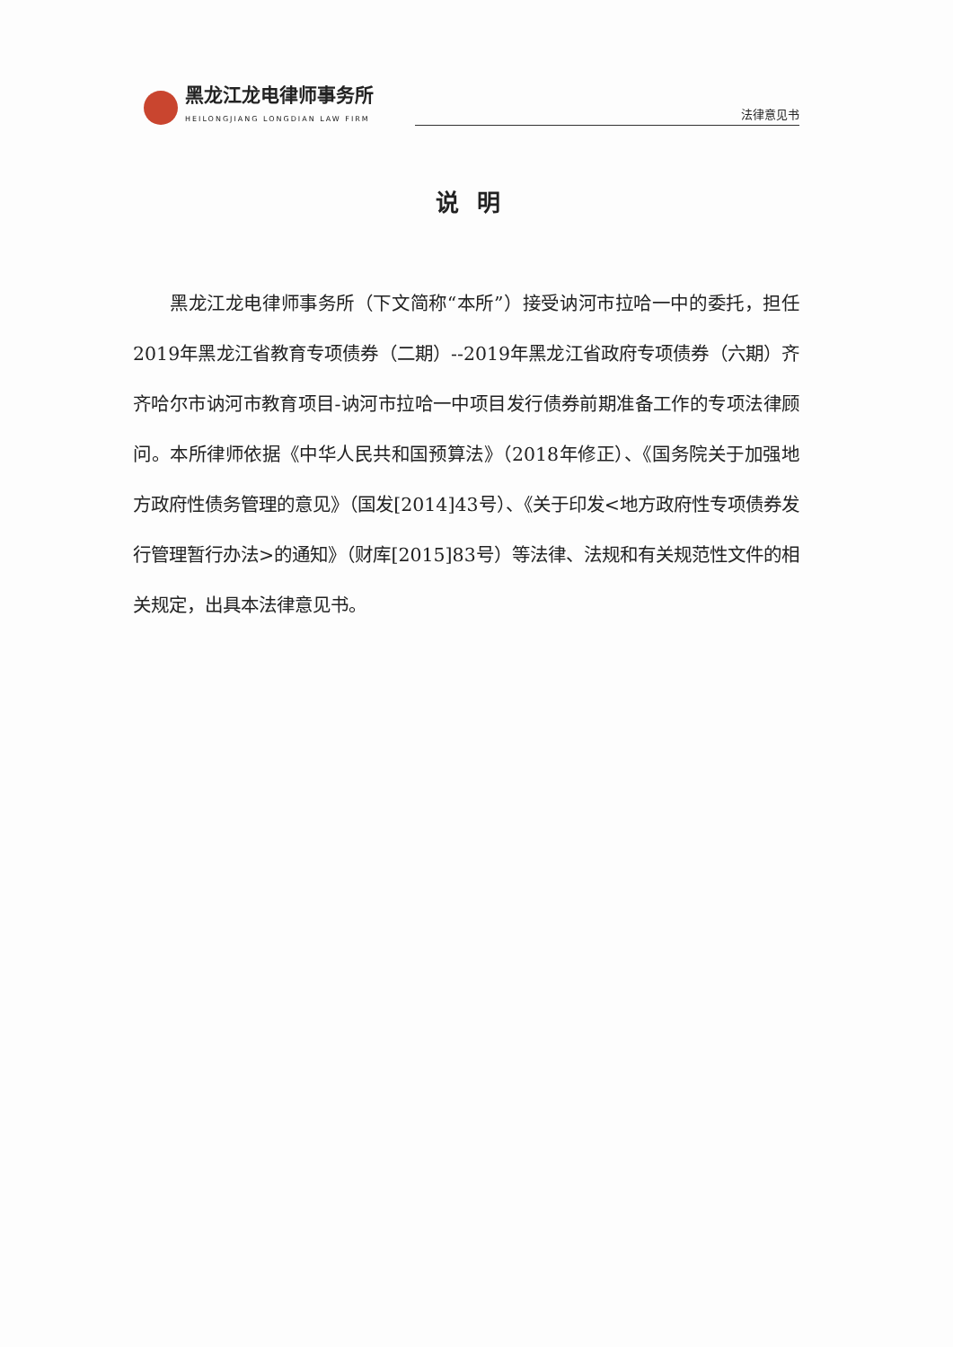黑龙江龙电律师事务所
HEILONGJIANG LONGDIAN LAW FIRM
法律意见书
说明
黑龙江龙电律师事务所（下文简称“本所”）接受讷河市拉哈一中的委托，担任2019年黑龙江省教育专项债券（二期）--2019年黑龙江省政府专项债券（六期）齐齐哈尔市讷河市教育项目-讷河市拉哈一中项目发行债券前期准备工作的专项法律顾问。本所律师依据《中华人民共和国预算法》（2018年修正）、《国务院关于加强地方政府性债务管理的意见》（国发[2014]43号）、《关于印发<地方政府性专项债券发行管理暂行办法>的通知》（财库[2015]83号）等法律、法规和有关规范性文件的相关规定，出具本法律意见书。